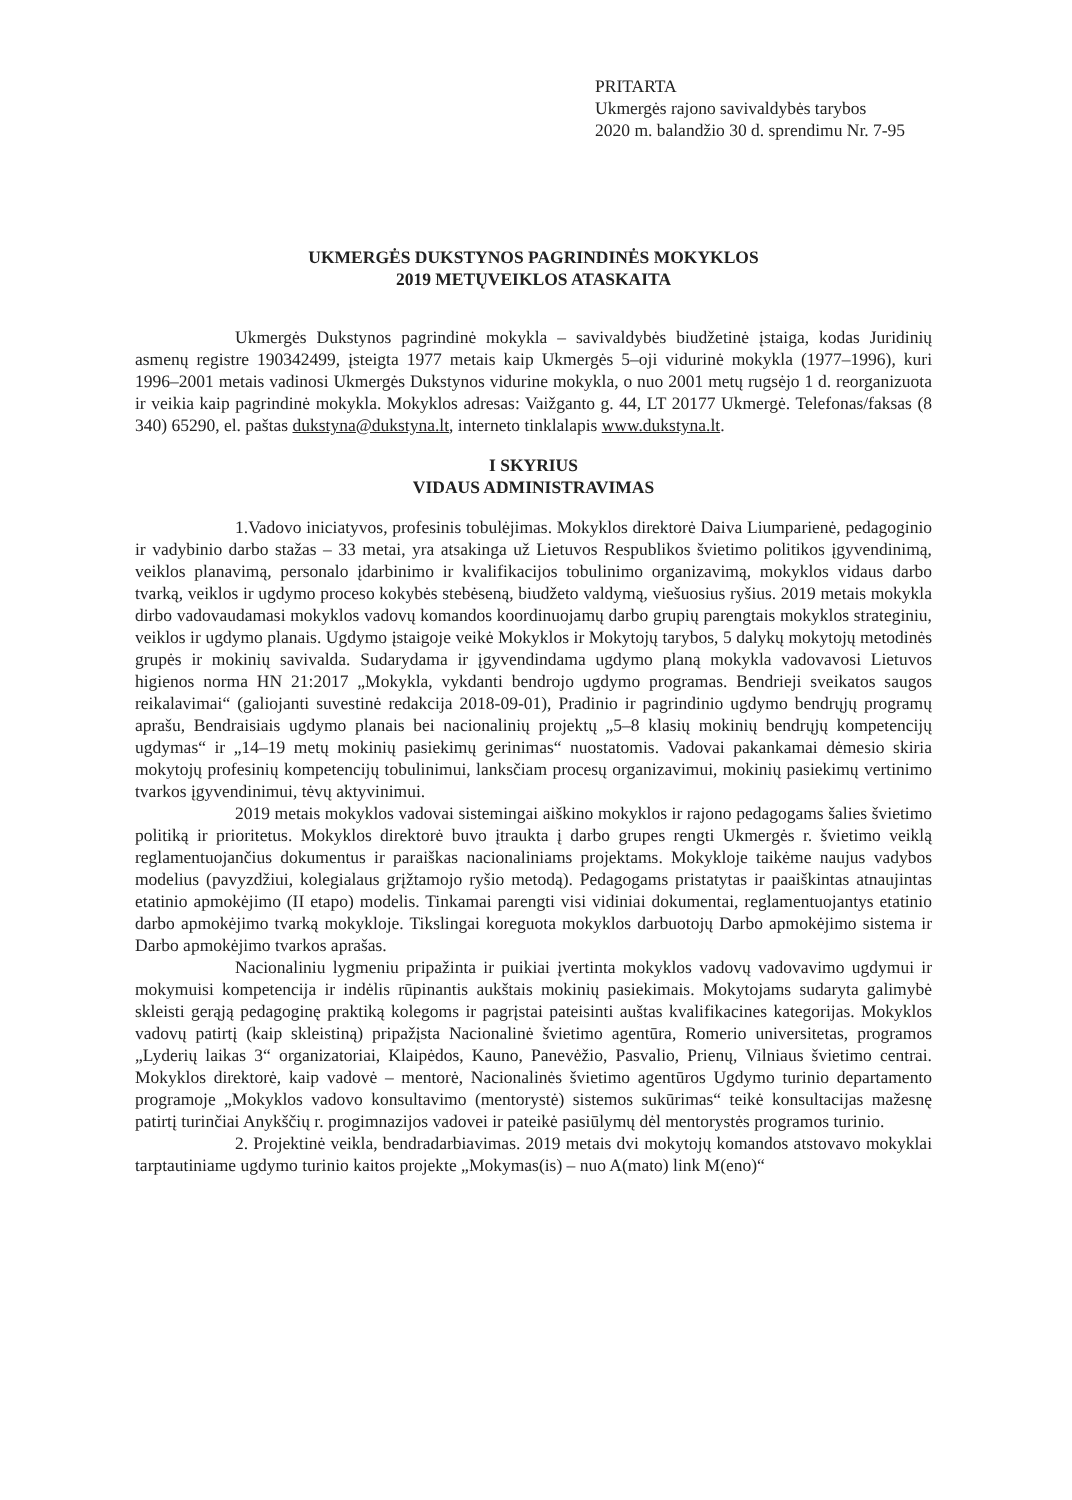PRITARTA
Ukmergės rajono savivaldybės tarybos
2020 m. balandžio 30 d. sprendimu Nr. 7-95
UKMERGĖS DUKSTYNOS PAGRINDINĖS MOKYKLOS
2019 METŲVEIKLOS ATASKAITA
Ukmergės Dukstynos pagrindinė mokykla – savivaldybės biudžetinė įstaiga, kodas Juridinių asmenų registre 190342499, įsteigta 1977 metais kaip Ukmergės 5–oji vidurinė mokykla (1977–1996), kuri 1996–2001 metais vadinosi Ukmergės Dukstynos vidurine mokykla, o nuo 2001 metų rugsėjo 1 d. reorganizuota ir veikia kaip pagrindinė mokykla. Mokyklos adresas: Vaižganto g. 44, LT 20177 Ukmergė. Telefonas/faksas (8 340) 65290, el. paštas dukstyna@dukstyna.lt, interneto tinklalapis www.dukstyna.lt.
I SKYRIUS
VIDAUS ADMINISTRAVIMAS
1.Vadovo iniciatyvos, profesinis tobulėjimas. Mokyklos direktorė Daiva Liumparienė, pedagoginio ir vadybinio darbo stažas – 33 metai, yra atsakinga už Lietuvos Respublikos švietimo politikos įgyvendinimą, veiklos planavimą, personalo įdarbinimo ir kvalifikacijos tobulinimo organizavimą, mokyklos vidaus darbo tvarką, veiklos ir ugdymo proceso kokybės stebėseną, biudžeto valdymą, viešuosius ryšius. 2019 metais mokykla dirbo vadovaudamasi mokyklos vadovų komandos koordinuojamų darbo grupių parengtais mokyklos strateginiu, veiklos ir ugdymo planais. Ugdymo įstaigoje veikė Mokyklos ir Mokytojų tarybos, 5 dalykų mokytojų metodinės grupės ir mokinių savivalda. Sudarydama ir įgyvendindama ugdymo planą mokykla vadovavosi Lietuvos higienos norma HN 21:2017 „Mokykla, vykdanti bendrojo ugdymo programas. Bendrieji sveikatos saugos reikalavimai“ (galiojanti suvestinė redakcija 2018-09-01), Pradinio ir pagrindinio ugdymo bendrųjų programų aprašu, Bendraisiais ugdymo planais bei nacionalinių projektų „5–8 klasių mokinių bendrųjų kompetencijų ugdymas“ ir „14–19 metų mokinių pasiekimų gerinimas“ nuostatomis. Vadovai pakankamai dėmesio skiria mokytojų profesinių kompetencijų tobulinimui, lanksčiam procesų organizavimui, mokinių pasiekimų vertinimo tvarkos įgyvendinimui, tėvų aktyvinimui.
2019 metais mokyklos vadovai sistemingai aiškino mokyklos ir rajono pedagogams šalies švietimo politiką ir prioritetus. Mokyklos direktorė buvo įtraukta į darbo grupes rengti Ukmergės r. švietimo veiklą reglamentuojančius dokumentus ir paraiškas nacionaliniams projektams. Mokykloje taikėme naujus vadybos modelius (pavyzdžiui, kolegialaus grįžtamojo ryšio metodą). Pedagogams pristatytas ir paaiškintas atnaujintas etatinio apmokėjimo (II etapo) modelis. Tinkamai parengti visi vidiniai dokumentai, reglamentuojantys etatinio darbo apmokėjimo tvarką mokykloje. Tikslingai koreguota mokyklos darbuotojų Darbo apmokėjimo sistema ir Darbo apmokėjimo tvarkos aprašas.
Nacionaliniu lygmeniu pripažinta ir puikiai įvertinta mokyklos vadovų vadovavimo ugdymui ir mokymuisi kompetencija ir indėlis rūpinantis aukštais mokinių pasiekimais. Mokytojams sudaryta galimybė skleisti gerąją pedagoginę praktiką kolegoms ir pagrįstai pateisinti auštas kvalifikacines kategorijas. Mokyklos vadovų patirtį (kaip skleistiną) pripažįsta Nacionalinė švietimo agentūra, Romerio universitetas, programos „Lyderių laikas 3“ organizatoriai, Klaipėdos, Kauno, Panevėžio, Pasvalio, Prienų, Vilniaus švietimo centrai. Mokyklos direktorė, kaip vadovė – mentorė, Nacionalinės švietimo agentūros Ugdymo turinio departamento programoje „Mokyklos vadovo konsultavimo (mentorystė) sistemos sukūrimas“ teikė konsultacijas mažesnę patirtį turinčiai Anykščių r. progimnazijos vadovei ir pateikė pasiūlymų dėl mentorystės programos turinio.
2. Projektinė veikla, bendradarbiavimas. 2019 metais dvi mokytojų komandos atstovavo mokyklai tarptautiniame ugdymo turinio kaitos projekte „Mokymas(is) – nuo A(mato) link M(eno)“